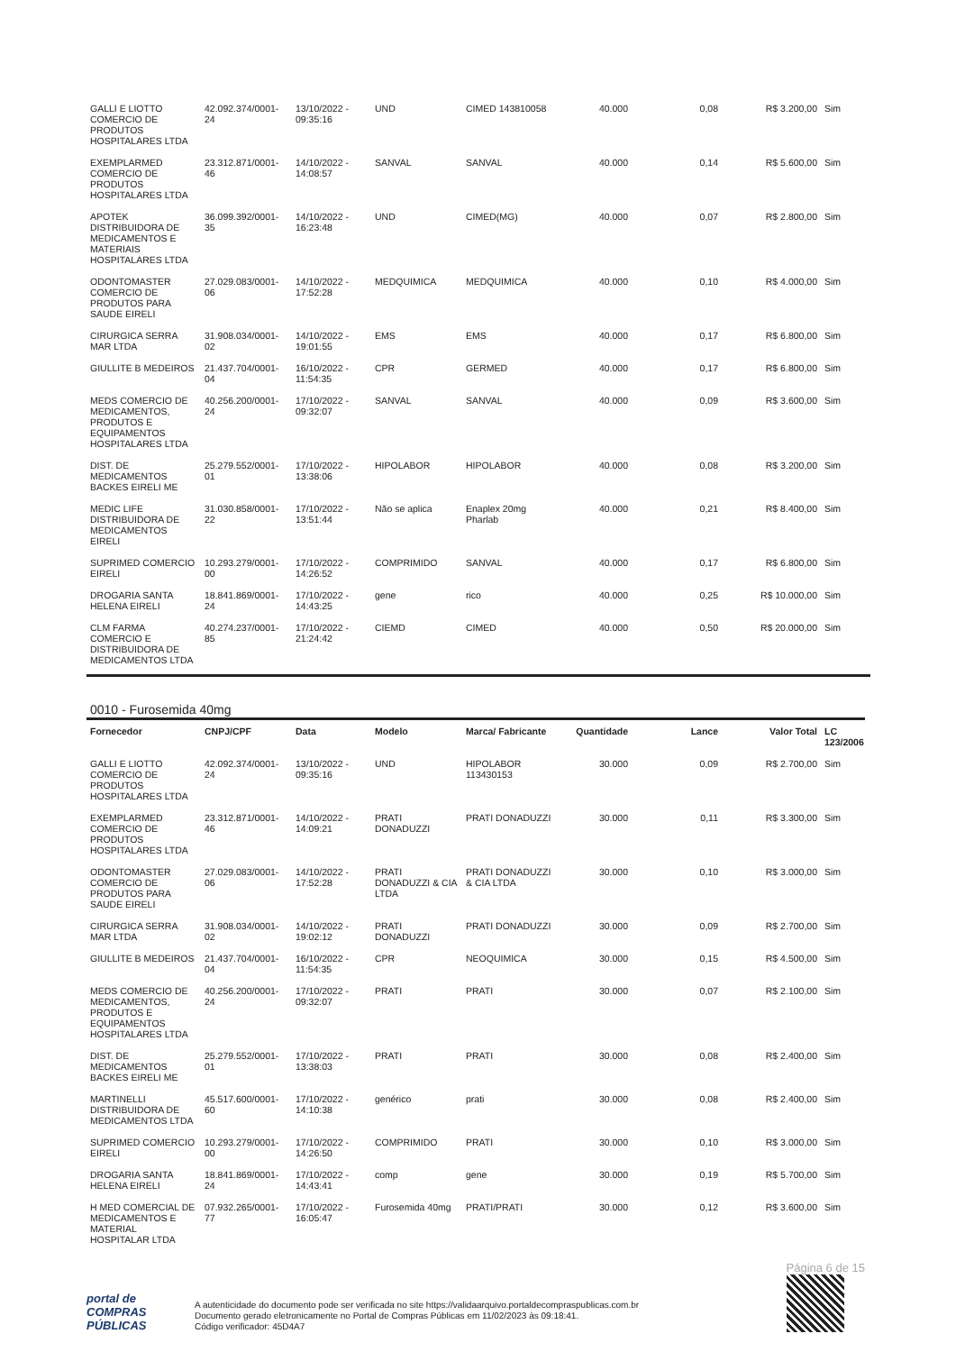| GALLI E LIOTTO COMERCIO DE PRODUTOS HOSPITALARES LTDA | 42.092.374/0001-24 | 13/10/2022 - 09:35:16 | UND | CIMED 143810058 | 40.000 | 0,08 | R$ 3.200,00 | Sim |
| EXEMPLARMED COMERCIO DE PRODUTOS HOSPITALARES LTDA | 23.312.871/0001-46 | 14/10/2022 - 14:08:57 | SANVAL | SANVAL | 40.000 | 0,14 | R$ 5.600,00 | Sim |
| APOTEK DISTRIBUIDORA DE MEDICAMENTOS E MATERIAIS HOSPITALARES LTDA | 36.099.392/0001-35 | 14/10/2022 - 16:23:48 | UND | CIMED(MG) | 40.000 | 0,07 | R$ 2.800,00 | Sim |
| ODONTOMASTER COMERCIO DE PRODUTOS PARA SAUDE EIRELI | 27.029.083/0001-06 | 14/10/2022 - 17:52:28 | MEDQUIMICA | MEDQUIMICA | 40.000 | 0,10 | R$ 4.000,00 | Sim |
| CIRURGICA SERRA MAR LTDA | 31.908.034/0001-02 | 14/10/2022 - 19:01:55 | EMS | EMS | 40.000 | 0,17 | R$ 6.800,00 | Sim |
| GIULLITE B MEDEIROS | 21.437.704/0001-04 | 16/10/2022 - 11:54:35 | CPR | GERMED | 40.000 | 0,17 | R$ 6.800,00 | Sim |
| MEDS COMERCIO DE MEDICAMENTOS, PRODUTOS E EQUIPAMENTOS HOSPITALARES LTDA | 40.256.200/0001-24 | 17/10/2022 - 09:32:07 | SANVAL | SANVAL | 40.000 | 0,09 | R$ 3.600,00 | Sim |
| DIST. DE MEDICAMENTOS BACKES EIRELI ME | 25.279.552/0001-01 | 17/10/2022 - 13:38:06 | HIPOLABOR | HIPOLABOR | 40.000 | 0,08 | R$ 3.200,00 | Sim |
| MEDIC LIFE DISTRIBUIDORA DE MEDICAMENTOS EIRELI | 31.030.858/0001-22 | 17/10/2022 - 13:51:44 | Não se aplica | Enaplex 20mg Pharlab | 40.000 | 0,21 | R$ 8.400,00 | Sim |
| SUPRIMED COMERCIO EIRELI | 10.293.279/0001-00 | 17/10/2022 - 14:26:52 | COMPRIMIDO | SANVAL | 40.000 | 0,17 | R$ 6.800,00 | Sim |
| DROGARIA SANTA HELENA EIRELI | 18.841.869/0001-24 | 17/10/2022 - 14:43:25 | gene | rico | 40.000 | 0,25 | R$ 10.000,00 | Sim |
| CLM FARMA COMERCIO E DISTRIBUIDORA DE MEDICAMENTOS LTDA | 40.274.237/0001-85 | 17/10/2022 - 21:24:42 | CIEMD | CIMED | 40.000 | 0,50 | R$ 20.000,00 | Sim |
0010 - Furosemida 40mg
| Fornecedor | CNPJ/CPF | Data | Modelo | Marca/ Fabricante | Quantidade | Lance | Valor Total | LC 123/2006 |
| --- | --- | --- | --- | --- | --- | --- | --- | --- |
| GALLI E LIOTTO COMERCIO DE PRODUTOS HOSPITALARES LTDA | 42.092.374/0001-24 | 13/10/2022 - 09:35:16 | UND | HIPOLABOR 113430153 | 30.000 | 0,09 | R$ 2.700,00 | Sim |
| EXEMPLARMED COMERCIO DE PRODUTOS HOSPITALARES LTDA | 23.312.871/0001-46 | 14/10/2022 - 14:09:21 | PRATI DONADUZZI | PRATI DONADUZZI | 30.000 | 0,11 | R$ 3.300,00 | Sim |
| ODONTOMASTER COMERCIO DE PRODUTOS PARA SAUDE EIRELI | 27.029.083/0001-06 | 14/10/2022 - 17:52:28 | PRATI DONADUZZI & CIA LTDA | PRATI DONADUZZI & CIA LTDA | 30.000 | 0,10 | R$ 3.000,00 | Sim |
| CIRURGICA SERRA MAR LTDA | 31.908.034/0001-02 | 14/10/2022 - 19:02:12 | PRATI DONADUZZI | PRATI DONADUZZI | 30.000 | 0,09 | R$ 2.700,00 | Sim |
| GIULLITE B MEDEIROS | 21.437.704/0001-04 | 16/10/2022 - 11:54:35 | CPR | NEOQUIMICA | 30.000 | 0,15 | R$ 4.500,00 | Sim |
| MEDS COMERCIO DE MEDICAMENTOS, PRODUTOS E EQUIPAMENTOS HOSPITALARES LTDA | 40.256.200/0001-24 | 17/10/2022 - 09:32:07 | PRATI | PRATI | 30.000 | 0,07 | R$ 2.100,00 | Sim |
| DIST. DE MEDICAMENTOS BACKES EIRELI ME | 25.279.552/0001-01 | 17/10/2022 - 13:38:03 | PRATI | PRATI | 30.000 | 0,08 | R$ 2.400,00 | Sim |
| MARTINELLI DISTRIBUIDORA DE MEDICAMENTOS LTDA | 45.517.600/0001-60 | 17/10/2022 - 14:10:38 | genérico | prati | 30.000 | 0,08 | R$ 2.400,00 | Sim |
| SUPRIMED COMERCIO EIRELI | 10.293.279/0001-00 | 17/10/2022 - 14:26:50 | COMPRIMIDO | PRATI | 30.000 | 0,10 | R$ 3.000,00 | Sim |
| DROGARIA SANTA HELENA EIRELI | 18.841.869/0001-24 | 17/10/2022 - 14:43:41 | comp | gene | 30.000 | 0,19 | R$ 5.700,00 | Sim |
| H MED COMERCIAL DE MEDICAMENTOS E MATERIAL HOSPITALAR LTDA | 07.932.265/0001-77 | 17/10/2022 - 16:05:47 | Furosemida 40mg | PRATI/PRATI | 30.000 | 0,12 | R$ 3.600,00 | Sim |
portal de
COMPRAS
PÚBLICAS
A autenticidade do documento pode ser verificada no site https://validaarquivo.portaldecompraspublicas.com.br
Documento gerado eletronicamente no Portal de Compras Públicas em 11/02/2023 às 09:18:41.
Código verificador: 45D4A7
Página 6 de 15